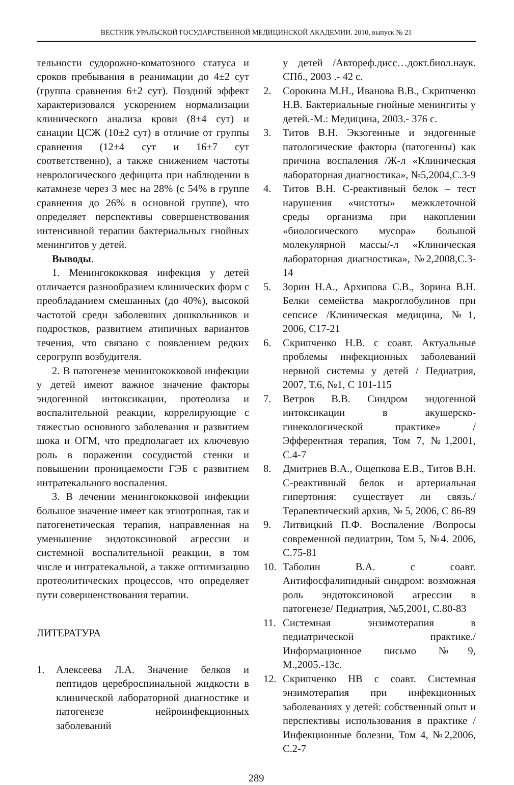ВЕСТНИК УРАЛЬСКОЙ ГОСУДАРСТВЕННОЙ МЕДИЦИНСКОЙ АКАДЕМИИ. 2010, выпуск № 21
тельности судорожно-коматозного статуса и сроков пребывания в реанимации до 4±2 сут (группа сравнения 6±2 сут). Поздний эффект характеризовался ускорением нормализации клинического анализа крови (8±4 сут) и санации ЦСЖ (10±2 сут) в отличие от группы сравнения (12±4 сут и 16±7 сут соответственно), а также снижением частоты неврологического дефицита при наблюдении в катамнезе через 3 мес на 28% (с 54% в группе сравнения до 26% в основной группе), что определяет перспективы совершенствования интенсивной терапии бактериальных гнойных менингитов у детей.
Выводы.
1. Менингококковая инфекция у детей отличается разнообразием клинических форм с преобладанием смешанных (до 40%), высокой частотой среди заболевших дошкольников и подростков, развитием атипичных вариантов течения, что связано с появлением редких серогрупп возбудителя.
2. В патогенезе менингококковой инфекции у детей имеют важное значение факторы эндогенной интоксикации, протеолиза и воспалительной реакции, коррелирующие с тяжестью основного заболевания и развитием шока и ОГМ, что предполагает их ключевую роль в поражении сосудистой стенки и повышении проницаемости ГЭБ с развитием интратекального воспаления.
3. В лечении менингококковой инфекции большое значение имеет как этиотропная, так и патогенетическая терапия, направленная на уменьшение эндотоксиновой агрессии и системной воспалительной реакции, в том числе и интратекальной, а также оптимизацию протеолитических процессов, что определяет пути совершенствования терапии.
ЛИТЕРАТУРА
1. Алексеева Л.А. Значение белков и пептидов цереброспинальной жидкости в клинической лабораторной диагностике и патогенезе нейроинфекционных заболеваний
у детей /Автореф.дисс…докт.биол.наук. СПб., 2003 .- 42 с.
2. Сорокина М.Н., Иванова В.В., Скрипченко Н.В. Бактериальные гнойные менингиты у детей.-М.: Медицина, 2003.- 376 с.
3. Титов В.Н. Экзогенные и эндогенные патологические факторы (патогенны) как причина воспаления /Ж-л «Клиническая лабораторная диагностика», №5,2004,С.3-9
4. Титов В.Н. С-реактивный белок – тест нарушения «чистоты» межклеточной среды организма при накоплении «биологического мусора» большой молекулярной массы/-л «Клиническая лабораторная диагностика», №2,2008,С.3-14
5. Зорин Н.А., Архипова С.В., Зорина В.Н. Белки семейства макроглобулинов при сепсисе /Клиническая медицина, №1, 2006, С17-21
6. Скрипченко Н.В. с соавт. Актуальные проблемы инфекционных заболеваний нервной системы у детей / Педиатрия, 2007, Т.6, №1, С 101-115
7. Ветров В.В. Синдром эндогенной интоксикации в акушерско-гинекологической практике» /Эфферентная терапия, Том 7, №1,2001, С.4-7
8. Дмитриев В.А., Ощепкова Е.В., Титов В.Н. С-реактивный белок и артериальная гипертония: существует ли связь./Терапевтический архив, № 5, 2006, С 86-89
9. Литвицкий П.Ф. Воспаление /Вопросы современной педиатрии, Том 5, №4. 2006, С.75-81
10. Таболин В.А. с соавт. Антифосфалипидный синдром: возможная роль эндотоксиновой агрессии в патогенезе/ Педиатрия, №5,2001, С.80-83
11. Системная энзимотерапия в педиатрической практике./Информационное письмо №9, М.,2005.-13с.
12. Скрипченко НВ с соавт. Системная энзимотерапия при инфекционных заболеваниях у детей: собственный опыт и перспективы использования в практике /Инфекционные болезни, Том 4, №2,2006, С.2-7
289